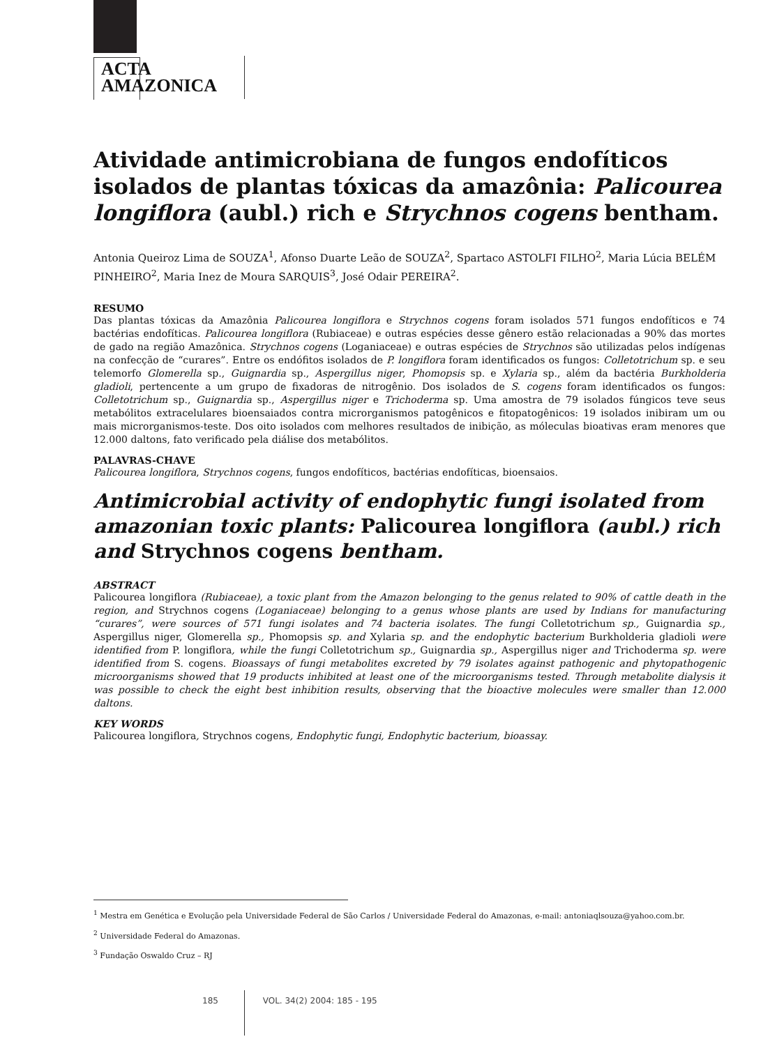ACTA
AMAZONICA
Atividade antimicrobiana de fungos endofíticos isolados de plantas tóxicas da amazônia: Palicourea longiflora (aubl.) rich e Strychnos cogens bentham.
Antonia Queiroz Lima de SOUZA<sup>1</sup>, Afonso Duarte Leão de SOUZA<sup>2</sup>, Spartaco ASTOLFI FILHO<sup>2</sup>, Maria Lúcia BELÉM PINHEIRO<sup>2</sup>, Maria Inez de Moura SARQUIS<sup>3</sup>, José Odair PEREIRA<sup>2</sup>.
RESUMO
Das plantas tóxicas da Amazônia Palicourea longiflora e Strychnos cogens foram isolados 571 fungos endofíticos e 74 bactérias endofíticas. Palicourea longiflora (Rubiaceae) e outras espécies desse gênero estão relacionadas a 90% das mortes de gado na região Amazônica. Strychnos cogens (Loganiaceae) e outras espécies de Strychnos são utilizadas pelos indígenas na confecção de “curares”. Entre os endófitos isolados de P. longiflora foram identificados os fungos: Colletotrichum sp. e seu telemorfo Glomerella sp., Guignardia sp., Aspergillus niger, Phomopsis sp. e Xylaria sp., além da bactéria Burkholderia gladioli, pertencente a um grupo de fixadoras de nitrogênio. Dos isolados de S. cogens foram identificados os fungos: Colletotrichum sp., Guignardia sp., Aspergillus niger e Trichoderma sp. Uma amostra de 79 isolados fúngicos teve seus metabólitos extracelulares bioensaiados contra microrganismos patogênicos e fitopatogênicos: 19 isolados inibiram um ou mais microrganismos-teste. Dos oito isolados com melhores resultados de inibição, as móleculas bioativas eram menores que 12.000 daltons, fato verificado pela diálise dos metabólitos.
PALAVRAS-CHAVE
Palicourea longiflora, Strychnos cogens, fungos endofíticos, bactérias endofíticas, bioensaios.
Antimicrobial activity of endophytic fungi isolated from amazonian toxic plants: Palicourea longiflora (aubl.) rich and Strychnos cogens bentham.
ABSTRACT
Palicourea longiflora (Rubiaceae), a toxic plant from the Amazon belonging to the genus related to 90% of cattle death in the region, and Strychnos cogens (Loganiaceae) belonging to a genus whose plants are used by Indians for manufacturing “curares”, were sources of 571 fungi isolates and 74 bacteria isolates. The fungi Colletotrichum sp., Guignardia sp., Aspergillus niger, Glomerella sp., Phomopsis sp. and Xylaria sp. and the endophytic bacterium Burkholderia gladioli were identified from P. longiflora, while the fungi Colletotrichum sp., Guignardia sp., Aspergillus niger and Trichoderma sp. were identified from S. cogens. Bioassays of fungi metabolites excreted by 79 isolates against pathogenic and phytopathogenic microorganisms showed that 19 products inhibited at least one of the microorganisms tested. Through metabolite dialysis it was possible to check the eight best inhibition results, observing that the bioactive molecules were smaller than 12.000 daltons.
KEY WORDS
Palicourea longiflora, Strychnos cogens, Endophytic fungi, Endophytic bacterium, bioassay.
<sup>1</sup> Mestra em Genética e Evolução pela Universidade Federal de São Carlos / Universidade Federal do Amazonas, e-mail: antoniaqlsouza@yahoo.com.br.
<sup>2</sup> Universidade Federal do Amazonas.
<sup>3</sup> Fundação Oswaldo Cruz – RJ
185 VOL. 34(2) 2004: 185 - 195